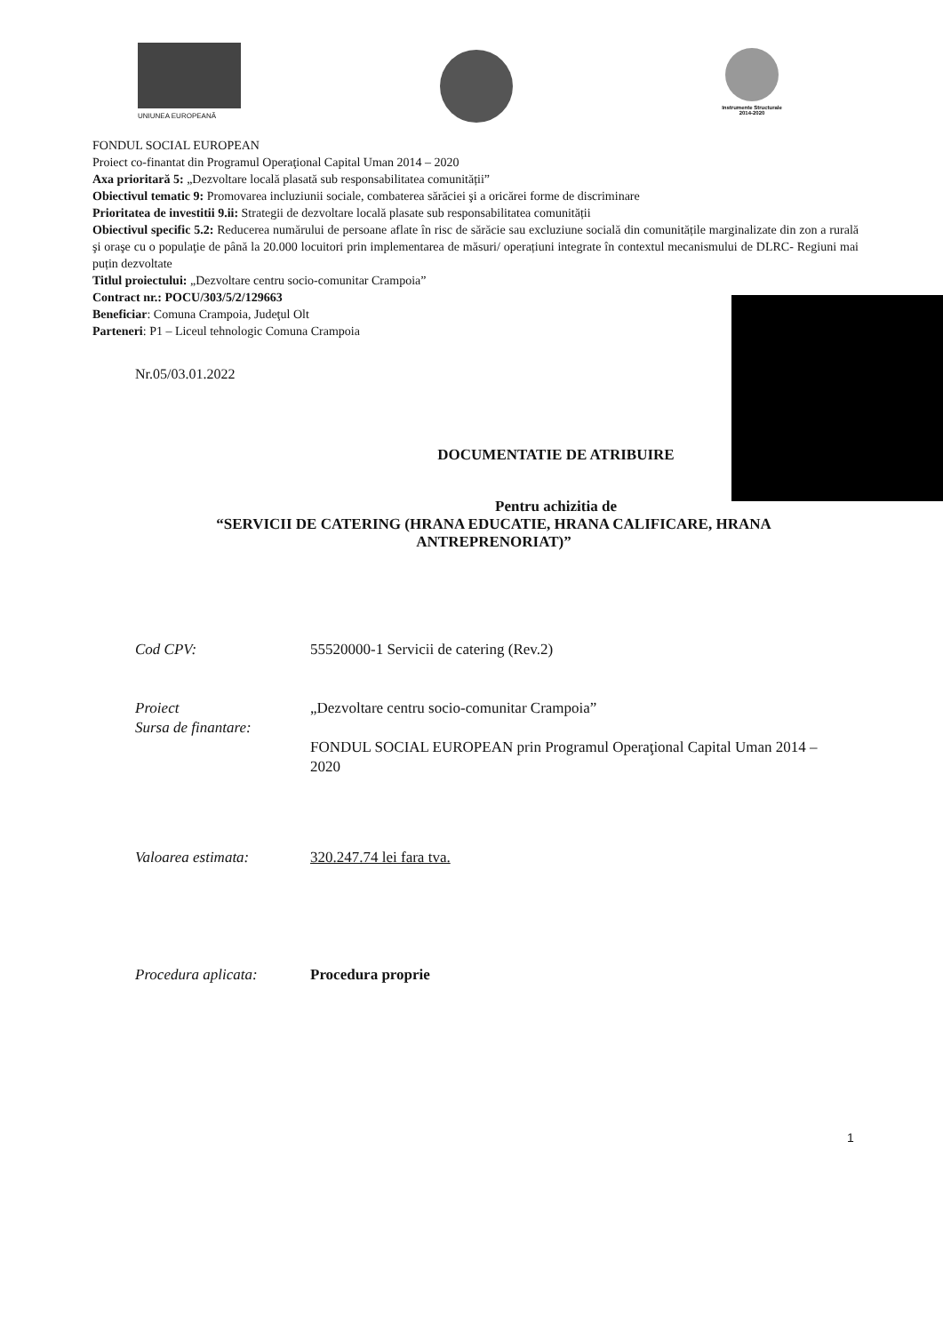UNIUNEA EUROPEANĂ
Instrumente Structurale
2014-2020
FONDUL SOCIAL EUROPEAN
Proiect co-finantat din Programul Operaţional Capital Uman 2014 – 2020
Axa prioritară 5: „Dezvoltare locală plasată sub responsabilitatea comunității”
Obiectivul tematic 9: Promovarea incluziunii sociale, combaterea sărăciei şi a oricărei forme de discriminare
Prioritatea de investitii 9.ii: Strategii de dezvoltare locală plasate sub responsabilitatea comunității
Obiectivul specific 5.2: Reducerea numărului de persoane aflate în risc de sărăcie sau excluziune socială din comunitățile marginalizate din zon a rurală şi oraşe cu o populaţie de până la 20.000 locuitori prin implementarea de măsuri/ operațiuni integrate în contextul mecanismului de DLRC- Regiuni mai puțin dezvoltate
Titlul proiectului: „Dezvoltare centru socio-comunitar Crampoia”
Contract nr.: POCU/303/5/2/129663
Beneficiar: Comuna Crampoia, Judeţul Olt
Parteneri: P1 – Liceul tehnologic Comuna Crampoia
Nr.05/03.01.2022
DOCUMENTATIE DE ATRIBUIRE
Pentru achizitia de
“SERVICII DE CATERING (HRANA EDUCATIE, HRANA CALIFICARE, HRANA ANTREPRENORIAT)”
Cod CPV: 55520000-1 Servicii de catering (Rev.2)
Proiect
Sursa de finantare:
„Dezvoltare centru socio-comunitar Crampoia”
FONDUL SOCIAL EUROPEAN prin Programul Operaţional Capital Uman 2014 – 2020
Valoarea estimata: 320.247.74 lei fara tva.
Procedura aplicata: Procedura proprie
1